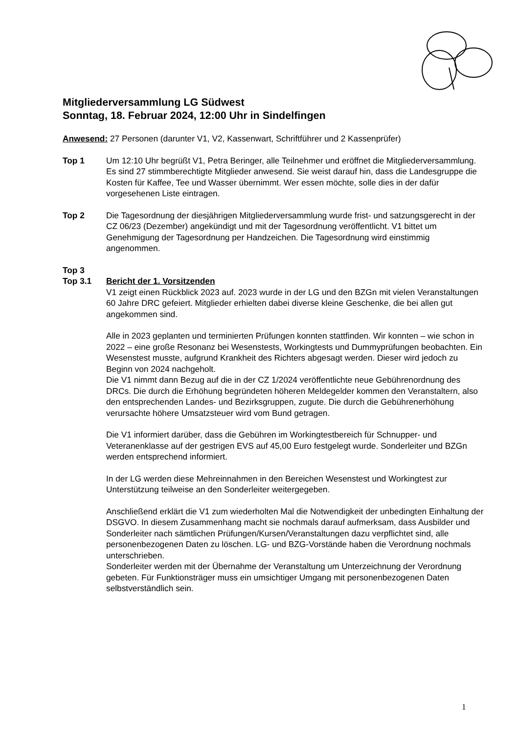Mitgliederversammlung LG Südwest
Sonntag, 18. Februar 2024, 12:00 Uhr in Sindelfingen
Anwesend: 27 Personen (darunter V1, V2, Kassenwart, Schriftführer und 2 Kassenprüfer)
Top 1 Um 12:10 Uhr begrüßt V1, Petra Beringer, alle Teilnehmer und eröffnet die Mitgliederversammlung. Es sind 27 stimmberechtigte Mitglieder anwesend. Sie weist darauf hin, dass die Landesgruppe die Kosten für Kaffee, Tee und Wasser übernimmt. Wer essen möchte, solle dies in der dafür vorgesehenen Liste eintragen.
Top 2 Die Tagesordnung der diesjährigen Mitgliederversammlung wurde frist- und satzungsgerecht in der CZ 06/23 (Dezember) angekündigt und mit der Tagesordnung veröffentlicht. V1 bittet um Genehmigung der Tagesordnung per Handzeichen. Die Tagesordnung wird einstimmig angenommen.
Top 3
Top 3.1 Bericht der 1. Vorsitzenden
V1 zeigt einen Rückblick 2023 auf. 2023 wurde in der LG und den BZGn mit vielen Veranstaltungen 60 Jahre DRC gefeiert. Mitglieder erhielten dabei diverse kleine Geschenke, die bei allen gut angekommen sind.
Alle in 2023 geplanten und terminierten Prüfungen konnten stattfinden. Wir konnten – wie schon in 2022 – eine große Resonanz bei Wesenstests, Workingtests und Dummyprüfungen beobachten. Ein Wesenstest musste, aufgrund Krankheit des Richters abgesagt werden. Dieser wird jedoch zu Beginn von 2024 nachgeholt.
Die V1 nimmt dann Bezug auf die in der CZ 1/2024 veröffentlichte neue Gebührenordnung des DRCs. Die durch die Erhöhung begründeten höheren Meldegelder kommen den Veranstaltern, also den entsprechenden Landes- und Bezirksgruppen, zugute. Die durch die Gebührenerhöhung verursachte höhere Umsatzsteuer wird vom Bund getragen.
Die V1 informiert darüber, dass die Gebühren im Workingtestbereich für Schnupper- und Veteranenklasse auf der gestrigen EVS auf 45,00 Euro festgelegt wurde. Sonderleiter und BZGn werden entsprechend informiert.
In der LG werden diese Mehreinnahmen in den Bereichen Wesenstest und Workingtest zur Unterstützung teilweise an den Sonderleiter weitergegeben.
Anschließend erklärt die V1 zum wiederholten Mal die Notwendigkeit der unbedingten Einhaltung der DSGVO. In diesem Zusammenhang macht sie nochmals darauf aufmerksam, dass Ausbilder und Sonderleiter nach sämtlichen Prüfungen/Kursen/Veranstaltungen dazu verpflichtet sind, alle personenbezogenen Daten zu löschen. LG- und BZG-Vorstände haben die Verordnung nochmals unterschrieben.
Sonderleiter werden mit der Übernahme der Veranstaltung um Unterzeichnung der Verordnung gebeten. Für Funktionsträger muss ein umsichtiger Umgang mit personenbezogenen Daten selbstverständlich sein.
1